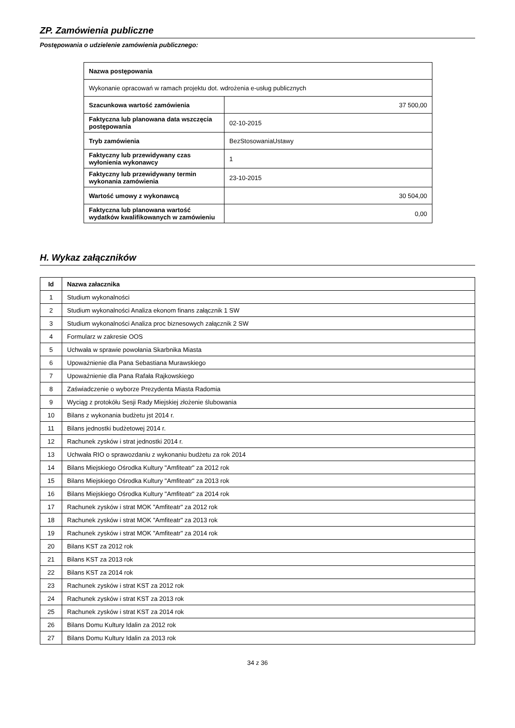ZP. Zamówienia publiczne
Postępowania o udzielenie zamówienia publicznego:
| Nazwa postępowania | |
| Wykonanie opracowań w ramach projektu dot. wdrożenia e-usług publicznych | |
| Szacunkowa wartość zamówienia | 37 500,00 |
| Faktyczna lub planowana data wszczęcia postępowania | 02-10-2015 |
| Tryb zamówienia | BezStosowaniaUstawy |
| Faktyczny lub przewidywany czas wyłonienia wykonawcy | 1 |
| Faktyczny lub przewidywany termin wykonania zamówienia | 23-10-2015 |
| Wartość umowy z wykonawcą | 30 504,00 |
| Faktyczna lub planowana wartość wydatków kwalifikowanych w zamówieniu | 0,00 |
H. Wykaz załączników
| Id | Nazwa załacznika |
| 1 | Studium wykonalności |
| 2 | Studium wykonalności Analiza ekonom finans załącznik 1 SW |
| 3 | Studium wykonalności Analiza proc biznesowych załącznik 2 SW |
| 4 | Formularz w zakresie OOS |
| 5 | Uchwała w sprawie powołania Skarbnika Miasta |
| 6 | Upoważnienie dla Pana Sebastiana Murawskiego |
| 7 | Upoważnienie dla Pana Rafała Rajkowskiego |
| 8 | Zaświadczenie o wyborze Prezydenta Miasta Radomia |
| 9 | Wyciąg z protokółu Sesji Rady Miejskiej złożenie ślubowania |
| 10 | Bilans z wykonania budżetu jst 2014 r. |
| 11 | Bilans jednostki budżetowej 2014 r. |
| 12 | Rachunek zysków i strat jednostki 2014 r. |
| 13 | Uchwała RIO o sprawozdaniu z wykonaniu budżetu za rok 2014 |
| 14 | Bilans Miejskiego Ośrodka Kultury "Amfiteatr" za 2012 rok |
| 15 | Bilans Miejskiego Ośrodka Kultury "Amfiteatr" za 2013 rok |
| 16 | Bilans Miejskiego Ośrodka Kultury "Amfiteatr" za 2014 rok |
| 17 | Rachunek zysków i strat MOK "Amfiteatr" za 2012 rok |
| 18 | Rachunek zysków i strat MOK "Amfiteatr" za 2013 rok |
| 19 | Rachunek zysków i strat MOK "Amfiteatr" za 2014 rok |
| 20 | Bilans KST za 2012 rok |
| 21 | Bilans KST za 2013 rok |
| 22 | Bilans KST za 2014 rok |
| 23 | Rachunek zysków i strat KST za 2012 rok |
| 24 | Rachunek zysków i strat KST za 2013 rok |
| 25 | Rachunek zysków i strat KST za 2014 rok |
| 26 | Bilans Domu Kultury Idalin za 2012 rok |
| 27 | Bilans Domu Kultury Idalin za 2013 rok |
34 z 36